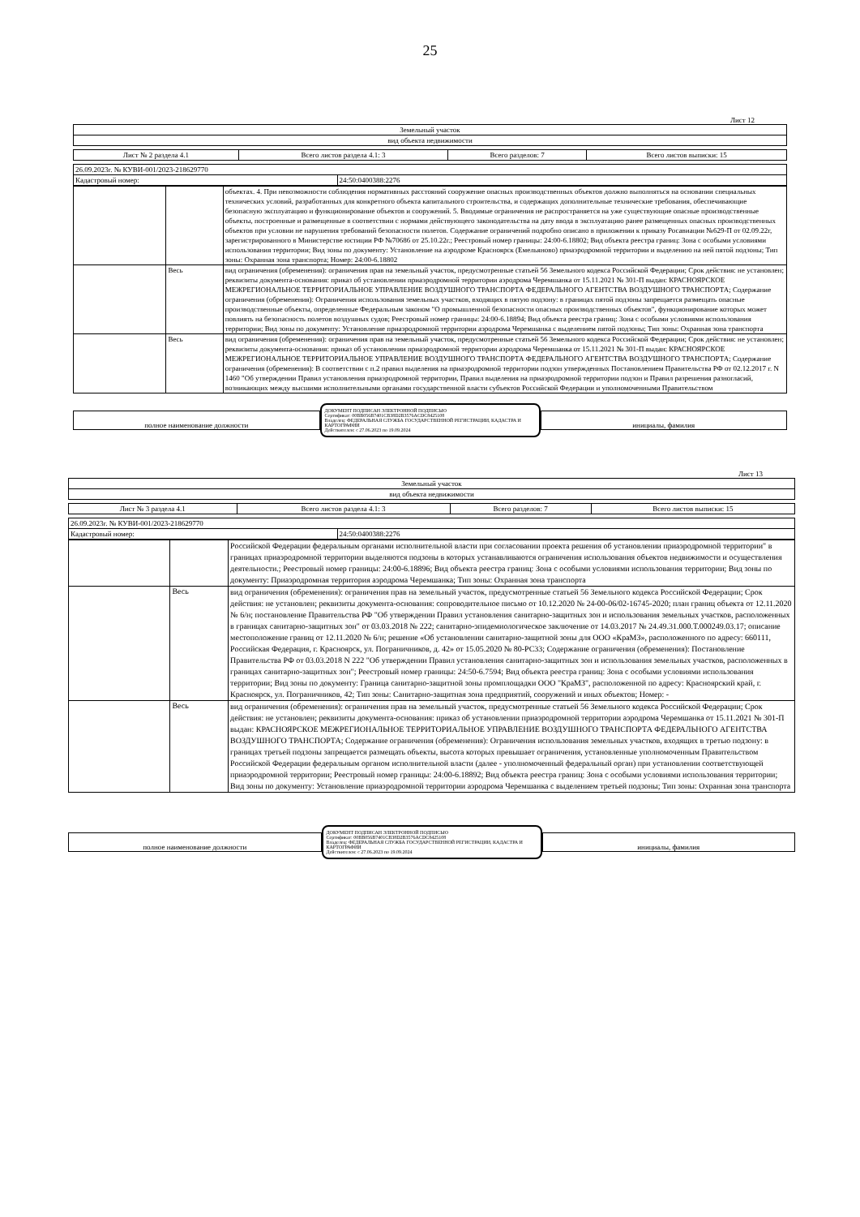25
Лист 12
| Земельный участок |
| вид объекта недвижимости |
| Лист № 2 раздела 4.1 | Всего листов раздела 4.1: 3 | Всего разделов: 7 | Всего листов выписки: 15 |
| 26.09.2023г. № КУВИ-001/2023-218629770 | |
| Кадастровый номер: | 24:50:0400388:2276 |
| | | объектах. 4. При невозможности соблюдения нормативных расстояний сооружение опасных производственных объектов должно выполняться на основании специальных технических условий, разработанных для конкретного объекта капитального строительства, и содержащих дополнительные технические требования, обеспечивающие безопасную эксплуатацию и функционирование объектов и сооружений. 5. Вводимые ограничения не распространяется на уже существующие опасные производственные объекты, построенные и размещенные в соответствии с нормами действующего законодательства на дату ввода в эксплуатацию ранее размещенных опасных производственных объектов при условии не нарушения требований безопасности полетов. Содержание ограничений подробно описано в приложении к приказу Росавиации №629-П от 02.09.22г, зарегистрированного в Министерстве юстиции РФ №70686 от 25.10.22г.; Реестровый номер границы: 24:00-6.18802; Вид объекта реестра границ: Зона с особыми условиями использования территории; Вид зоны по документу: Установление на аэродроме Красноярск (Емельяново) приаэродромной территории и выделению на ней пятой подзоны; Тип зоны: Охранная зона транспорта; Номер: 24:00-6.18802 |
| | Весь | вид ограничения (обременения): ограничения прав на земельный участок, предусмотренные статьей 56 Земельного кодекса Российской Федерации; Срок действия: не установлен; реквизиты документа-основания: приказ об установлении приаэродромной территории аэродрома Черемшанка от 15.11.2021 № 301-П выдан: КРАСНОЯРСКОЕ МЕЖРЕГИОНАЛЬНОЕ ТЕРРИТОРИАЛЬНОЕ УПРАВЛЕНИЕ ВОЗДУШНОГО ТРАНСПОРТА ФЕДЕРАЛЬНОГО АГЕНТСТВА ВОЗДУШНОГО ТРАНСПОРТА; Содержание ограничения (обременения): Ограничения использования земельных участков, входящих в пятую подзону: в границах пятой подзоны запрещается размещать опасные производственные объекты, определенные Федеральным законом "О промышленной безопасности опасных производственных объектов", функционирование которых может повлиять на безопасность полетов воздушных судов; Реестровый номер границы: 24:00-6.18894; Вид объекта реестра границ: Зона с особыми условиями использования территории; Вид зоны по документу: Установление приаэродромной территории аэродрома Черемшанка с выделением пятой подзоны; Тип зоны: Охранная зона транспорта |
| | Весь | вид ограничения (обременения): ограничения прав на земельный участок, предусмотренные статьей 56 Земельного кодекса Российской Федерации; Срок действия: не установлен; реквизиты документа-основания: приказ об установлении приаэродромной территории аэродрома Черемшанка от 15.11.2021 № 301-П выдан: КРАСНОЯРСКОЕ МЕЖРЕГИОНАЛЬНОЕ ТЕРРИТОРИАЛЬНОЕ УПРАВЛЕНИЕ ВОЗДУШНОГО ТРАНСПОРТА ФЕДЕРАЛЬНОГО АГЕНТСТВА ВОЗДУШНОГО ТРАНСПОРТА; Содержание ограничения (обременения): В соответствии с п.2 правил выделения на приаэродромной территории подзон утвержденных Постановлением Правительства РФ от 02.12.2017 г. N 1460 "Об утверждении Правил установления приаэродромной территории, Правил выделения на приаэродромной территории подзон и Правил разрешения разногласий, возникающих между высшими исполнительными органами государственной власти субъектов Российской Федерации и уполномоченными Правительством |
полное наименование должности
ДОКУМЕНТ ПОДПИСАН ЭЛЕКТРОННОЙ ПОДПИСЬЮ
Сертификат: 00BB056B7401CB38D2B3576ACDC8425108
Владелец: ФЕДЕРАЛЬНАЯ СЛУЖБА ГОСУДАРСТВЕННОЙ РЕГИСТРАЦИИ, КАДАСТРА И КАРТОГРАФИИ
Действителен: с 27.06.2023 по 19.09.2024
инициалы, фамилия
Лист 13
| Земельный участок |
| вид объекта недвижимости |
| Лист № 3 раздела 4.1 | Всего листов раздела 4.1: 3 | Всего разделов: 7 | Всего листов выписки: 15 |
| 26.09.2023г. № КУВИ-001/2023-218629770 | |
| Кадастровый номер: | 24:50:0400388:2276 |
| | | Российской Федерации федеральным органами исполнительной власти при согласовании проекта решения об установлении приаэродромной территории" в границах приаэродромной территории выделяются подзоны в которых устанавливаются ограничения использования объектов недвижимости и осуществления деятельности.; Реестровый номер границы: 24:00-6.18896; Вид объекта реестра границ: Зона с особыми условиями использования территории; Вид зоны по документу: Приаэродромная территория аэродрома Черемшанка; Тип зоны: Охранная зона транспорта |
| | Весь | вид ограничения (обременения): ограничения прав на земельный участок, предусмотренные статьей 56 Земельного кодекса Российской Федерации; Срок действия: не установлен; реквизиты документа-основания: сопроводительное письмо от 10.12.2020 № 24-00-06/02-16745-2020; план границ объекта от 12.11.2020 № 6/н; постановление Правительства РФ "Об утверждении Правил установления санитарно-защитных зон и использования земельных участков, расположенных в границах санитарно-защитных зон" от 03.03.2018 № 222; санитарно-эпидемиологическое заключение от 14.03.2017 № 24.49.31.000.Т.000249.03.17; описание местоположение границ от 12.11.2020 № 6/н; решение «Об установлении санитарно-защитной зоны для ООО «КраМЗ», расположенного по адресу: 660111, Российская Федерация, г. Красноярск, ул. Пограничников, д. 42» от 15.05.2020 № 80-РС33; Содержание ограничения (обременения): Постановление Правительства РФ от 03.03.2018 N 222 "Об утверждении Правил установления санитарно-защитных зон и использования земельных участков, расположенных в границах санитарно-защитных зон"; Реестровый номер границы: 24:50-6.7594; Вид объекта реестра границ: Зона с особыми условиями использования территории; Вид зоны по документу: Граница санитарно-защитной зоны промплощадки ООО "КраМЗ", расположенной по адресу: Красноярский край, г. Красноярск, ул. Пограничников, 42; Тип зоны: Санитарно-защитная зона предприятий, сооружений и иных объектов; Номер: - |
| | Весь | вид ограничения (обременения): ограничения прав на земельный участок, предусмотренные статьей 56 Земельного кодекса Российской Федерации; Срок действия: не установлен; реквизиты документа-основания: приказ об установлении приаэродромной территории аэродрома Черемшанка от 15.11.2021 № 301-П выдан: КРАСНОЯРСКОЕ МЕЖРЕГИОНАЛЬНОЕ ТЕРРИТОРИАЛЬНОЕ УПРАВЛЕНИЕ ВОЗДУШНОГО ТРАНСПОРТА ФЕДЕРАЛЬНОГО АГЕНТСТВА ВОЗДУШНОГО ТРАНСПОРТА; Содержание ограничения (обременения): Ограничения использования земельных участков, входящих в третью подзону: в границах третьей подзоны запрещается размещать объекты, высота которых превышает ограничения, установленные уполномоченным Правительством Российской Федерации федеральным органом исполнительной власти (далее - уполномоченный федеральный орган) при установлении соответствующей приаэродромной территории; Реестровый номер границы: 24:00-6.18892; Вид объекта реестра границ: Зона с особыми условиями использования территории; Вид зоны по документу: Установление приаэродромной территории аэродрома Черемшанка с выделением третьей подзоны; Тип зоны: Охранная зона транспорта |
полное наименование должности
ДОКУМЕНТ ПОДПИСАН ЭЛЕКТРОННОЙ ПОДПИСЬЮ
Сертификат: 00BB056B7401CB38D2B3576ACDC8425108
Владелец: ФЕДЕРАЛЬНАЯ СЛУЖБА ГОСУДАРСТВЕННОЙ РЕГИСТРАЦИИ, КАДАСТРА И КАРТОГРАФИИ
Действителен: с 27.06.2023 по 19.09.2024
инициалы, фамилия